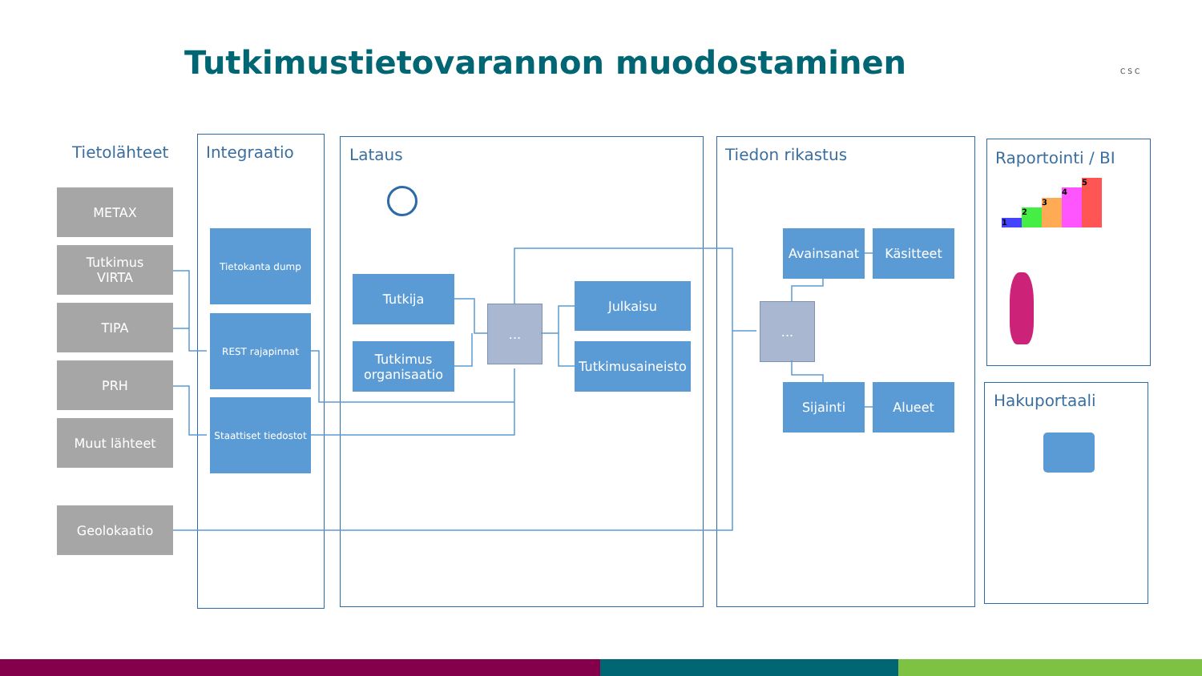Tutkimustietovarannon muodostaminen
CSC
Tietolähteet Integraatio Lataus Tiedon rikastus Raportointi / BI
Hakuportaali
METAX
Tutkimus
VIRTA
TIPA
PRH
Muut lähteet
Geolokaatio
Tietokanta dump
REST rajapinnat
Staattiset tiedostot
Tutkija
Tutkimus
organisaatio
...
Julkaisu
Tutkimusaineisto
...
Avainsanat Käsitteet
Sijainti Alueet
1
2
3
4
5